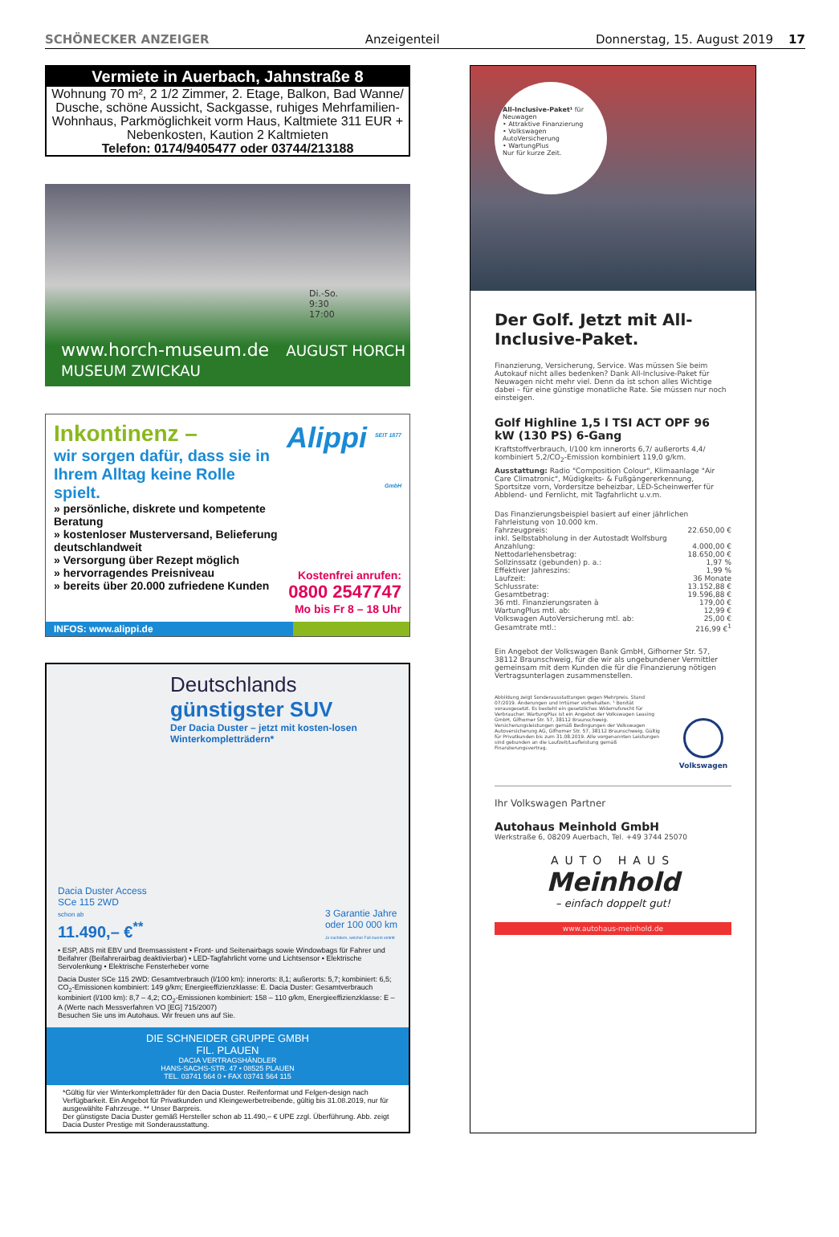SCHÖNECKER ANZEIGER Anzeigenteil Donnerstag, 15. August 2019 17
Vermiete in Auerbach, Jahnstraße 8
Wohnung 70 m², 2 1/2 Zimmer, 2. Etage, Balkon, Bad Wanne/ Dusche, schöne Aussicht, Sackgasse, ruhiges Mehrfamilien-Wohnhaus, Parkmöglichkeit vorm Haus, Kaltmiete 311 EUR + Nebenkosten, Kaution 2 Kaltmieten
Telefon: 0174/9405477 oder 03744/213188
Di.-So.
9:30
17:00
www.horch-museum.de AUGUST HORCH MUSEUM ZWICKAU
Inkontinenz –
wir sorgen dafür, dass sie in Ihrem Alltag keine Rolle spielt.
» persönliche, diskrete und kompetente Beratung
» kostenloser Musterversand, Belieferung deutschlandweit
» Versorgung über Rezept möglich
» hervorragendes Preisniveau
» bereits über 20.000 zufriedene Kunden
Alippi <sup>SEIT 1877</sup> <sub>GmbH</sub>
Kostenfrei anrufen:
0800 2547747
Mo bis Fr 8 – 18 Uhr
INFOS: www.alippi.de
Deutschlands
günstigster SUV
Der Dacia Duster – jetzt mit kosten-losen Winterkompletträdern*
Dacia Duster Access
SCe 115 2WD
schon ab
11.490,– €<sup>**</sup>
3 Garantie Jahre
oder 100 000 km
Je nachdem, welcher Fall zuerst eintritt
• ESP, ABS mit EBV und Bremsassistent • Front- und Seitenairbags sowie Windowbags für Fahrer und Beifahrer (Beifahrerairbag deaktivierbar) • LED-Tagfahrlicht vorne und Lichtsensor • Elektrische Servolenkung • Elektrische Fensterheber vorne
Dacia Duster SCe 115 2WD: Gesamtverbrauch (l/100 km): innerorts: 8,1; außerorts: 5,7; kombiniert: 6,5; CO<sub>2</sub>-Emissionen kombiniert: 149 g/km; Energieeffizienzklasse: E. Dacia Duster: Gesamtverbrauch kombiniert (l/100 km): 8,7 – 4,2; CO<sub>2</sub>-Emissionen kombiniert: 158 – 110 g/km, Energieeffizienzklasse: E – A (Werte nach Messverfahren VO [EG] 715/2007)
Besuchen Sie uns im Autohaus. Wir freuen uns auf Sie.
DIE SCHNEIDER GRUPPE GMBH
FIL. PLAUEN
DACIA VERTRAGSHÄNDLER
HANS-SACHS-STR. 47 • 08525 PLAUEN
TEL. 03741 564 0 • FAX 03741 564 115
*Gültig für vier Winterkompletträder für den Dacia Duster. Reifenformat und Felgen-design nach Verfügbarkeit. Ein Angebot für Privatkunden und Kleingewerbetreibende, gültig bis 31.08.2019, nur für ausgewählte Fahrzeuge. ** Unser Barpreis.
Der günstigste Dacia Duster gemäß Hersteller schon ab 11.490,– € UPE zzgl. Überführung. Abb. zeigt Dacia Duster Prestige mit Sonderausstattung.
All-Inclusive-Paket¹ für Neuwagen
• Attraktive Finanzierung
• Volkswagen AutoVersicherung
• WartungPlus
Nur für kurze Zeit.
Der Golf. Jetzt mit All-Inclusive-Paket.
Finanzierung, Versicherung, Service. Was müssen Sie beim Autokauf nicht alles bedenken? Dank All-Inclusive-Paket für Neuwagen nicht mehr viel. Denn da ist schon alles Wichtige dabei – für eine günstige monatliche Rate. Sie müssen nur noch einsteigen.
Golf Highline 1,5 l TSI ACT OPF 96 kW (130 PS) 6-Gang
Kraftstoffverbrauch, l/100 km innerorts 6,7/ außerorts 4,4/ kombiniert 5,2/CO<sub>2</sub>-Emission kombiniert 119,0 g/km.
Ausstattung: Radio "Composition Colour", Klimaanlage "Air Care Climatronic", Müdigkeits- & Fußgängererkennung, Sportsitze vorn, Vordersitze beheizbar, LED-Scheinwerfer für Abblend- und Fernlicht, mit Tagfahrlicht u.v.m.
Das Finanzierungsbeispiel basiert auf einer jährlichen Fahrleistung von 10.000 km.
| Fahrzeugpreis: | 22.650,00 € |
| inkl. Selbstabholung in der Autostadt Wolfsburg | |
| Anzahlung: | 4.000,00 € |
| Nettodarlehensbetrag: | 18.650,00 € |
| Sollzinssatz (gebunden) p. a.: | 1,97 % |
| Effektiver Jahreszins: | 1,99 % |
| Laufzeit: | 36 Monate |
| Schlussrate: | 13.152,88 € |
| Gesamtbetrag: | 19.596,88 € |
| 36 mtl. Finanzierungsraten à | 179,00 € |
| WartungPlus mtl. ab: | 12,99 € |
| Volkswagen AutoVersicherung mtl. ab: | 25,00 € |
| Gesamtrate mtl.: | 216,99 €<sup>1</sup> |
Ein Angebot der Volkswagen Bank GmbH, Gifhorner Str. 57, 38112 Braunschweig, für die wir als ungebundener Vermittler gemeinsam mit dem Kunden die für die Finanzierung nötigen Vertragsunterlagen zusammenstellen.
Abbildung zeigt Sonderausstattungen gegen Mehrpreis. Stand 07/2019. Änderungen und Irrtümer vorbehalten. ¹ Bonität vorausgesetzt. Es besteht ein gesetzliches Widerrufsrecht für Verbraucher. WartungPlus ist ein Angebot der Volkswagen Leasing GmbH, Gifhorner Str. 57, 38112 Braunschweig. Versicherungsleistungen gemäß Bedingungen der Volkswagen Autoversicherung AG, Gifhorner Str. 57, 38112 Braunschweig. Gültig für Privatkunden bis zum 31.08.2019. Alle vorgenannten Leistungen sind gebunden an die Laufzeit/Laufleistung gemäß Finanzierungsvertrag.
Volkswagen
Ihr Volkswagen Partner
Autohaus Meinhold GmbH
Werkstraße 6, 08209 Auerbach, Tel. +49 3744 25070
AUTO HAUS
Meinhold
– einfach doppelt gut!
www.autohaus-meinhold.de